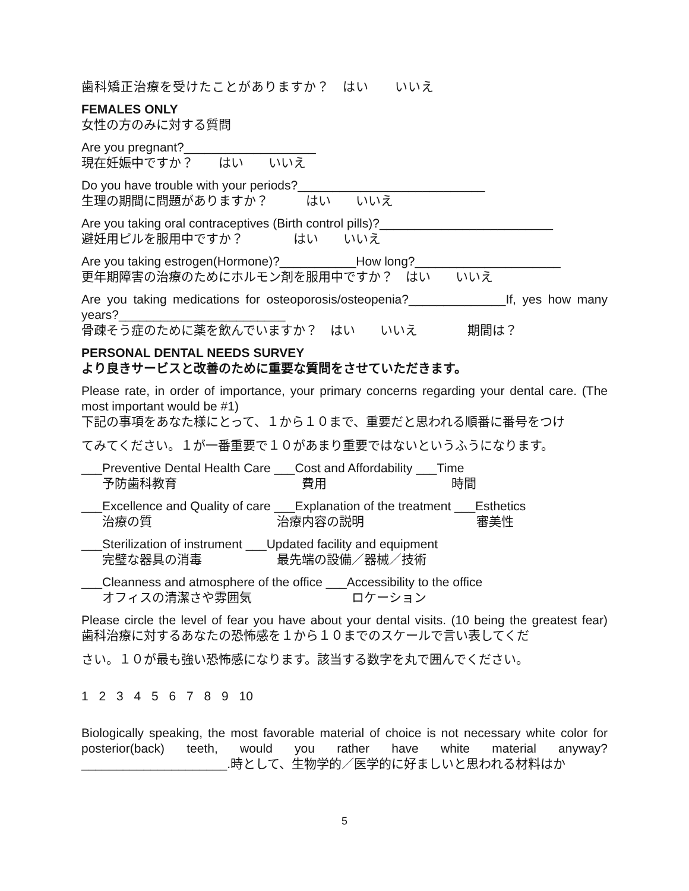歯科矯正治療を受けたことがありますか？　はい　　いいえ
FEMALES ONLY
女性の方のみに対する質問
Are you pregnant?___________________
現在妊娠中ですか？　　はい　　いいえ
Do you have trouble with your periods?___________________________
生理の期間に問題がありますか？　　　はい　　いいえ
Are you taking oral contraceptives (Birth control pills)?_________________________
避妊用ピルを服用中ですか？　　　　はい　　いいえ
Are you taking estrogen(Hormone)?___________How long?_____________________
更年期障害の治療のためにホルモン剤を服用中ですか？　はい　　いいえ
Are you taking medications for osteoporosis/osteopenia?______________If, yes how many years?________________________
骨疎そう症のために薬を飲んでいますか？　はい　　いいえ　　　　期間は？
PERSONAL DENTAL NEEDS SURVEY
より良きサービスと改善のために重要な質問をさせていただきます。
Please rate, in order of importance, your primary concerns regarding your dental care. (The most important would be #1)
下記の事項をあなた様にとって、１から１０まで、重要だと思われる順番に番号をつけ
てみてください。１が一番重要で１０があまり重要ではないというふうになります。
___Preventive Dental Health Care ___Cost and Affordability ___Time
予防歯科教育　　　　　　　　　　費用　　　　　　　　　　時間
___Excellence and Quality of care ___Explanation of the treatment ___Esthetics
治療の質　　　　　　　　　　治療内容の説明　　　　　　　　　審美性
___Sterilization of instrument ___Updated facility and equipment
完璧な器具の消毒　　　　　　最先端の設備／器械／技術
___Cleanness and atmosphere of the office ___Accessibility to the office
オフィスの清潔さや雰囲気　　　　　　　　ロケーション
Please circle the level of fear you have about your dental visits. (10 being the greatest fear)　歯科治療に対するあなたの恐怖感を１から１０までのスケールで言い表してくだ
さい。１０が最も強い恐怖感になります。該当する数字を丸で囲んでください。
1 2 3 4 5 6 7 8 9 10
Biologically speaking, the most favorable material of choice is not necessary white color for posterior(back) teeth, would you rather have white material anyway? _____________________.時として、生物学的／医学的に好ましいと思われる材料はか
5